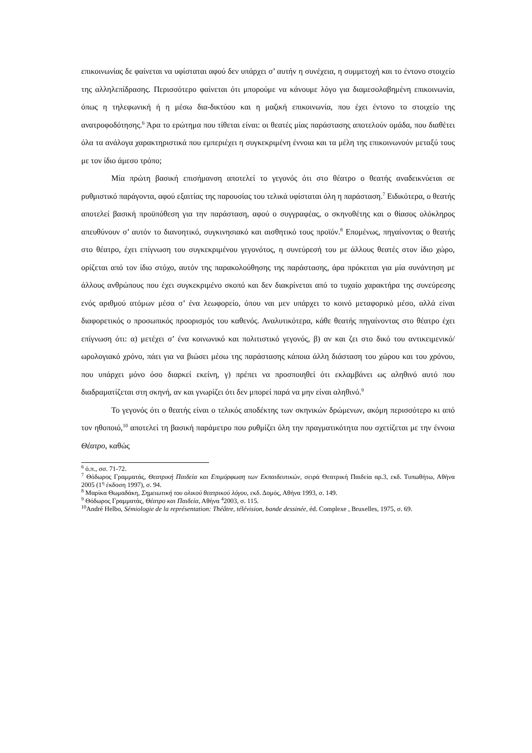επικοινωνίας δε φαίνεται να υφίσταται αφού δεν υπάρχει σ’ αυτήν η συνέχεια, η συμμετοχή και το έντονο στοιχείο της αλληλεπίδρασης. Περισσότερο φαίνεται ότι μπορούμε να κάνουμε λόγο για διαμεσολαβημένη επικοινωνία, όπως η τηλεφωνική ή η μέσω δια-δικτύου και η μαζική επικοινωνία, που έχει έντονο το στοιχείο της ανατροφοδότησης.<sup>6</sup> Άρα το ερώτημα που τίθεται είναι: οι θεατές μίας παράστασης αποτελούν ομάδα, που διαθέτει όλα τα ανάλογα χαρακτηριστικά που εμπεριέχει η συγκεκριμένη έννοια και τα μέλη της επικοινωνούν μεταξύ τους με τον ίδιο άμεσο τρόπο;
Μία πρώτη βασική επισήμανση αποτελεί το γεγονός ότι στο θέατρο ο θεατής αναδεικνύεται σε ρυθμιστικό παράγοντα, αφού εξαιτίας της παρουσίας του τελικά υφίσταται όλη η παράσταση.<sup>7</sup> Ειδικότερα, ο θεατής αποτελεί βασική προϋπόθεση για την παράσταση, αφού ο συγγραφέας, ο σκηνοθέτης και ο θίασος ολόκληρος απευθύνουν σ’ αυτόν το διανοητικό, συγκινησιακό και αισθητικό τους προϊόν.<sup>8</sup> Επομένως, πηγαίνοντας ο θεατής στο θέατρο, έχει επίγνωση του συγκεκριμένου γεγονότος, η συνεύρεσή του με άλλους θεατές στον ίδιο χώρο, ορίζεται από τον ίδιο στόχο, αυτόν της παρακολούθησης της παράστασης, άρα πρόκειται για μία συνάντηση με άλλους ανθρώπους που έχει συγκεκριμένο σκοπό και δεν διακρίνεται από το τυχαίο χαρακτήρα της συνεύρεσης ενός αριθμού ατόμων μέσα σ’ ένα λεωφορείο, όπου ναι μεν υπάρχει το κοινό μεταφορικό μέσο, αλλά είναι διαφορετικός ο προσωπικός προορισμός του καθενός. Αναλυτικότερα, κάθε θεατής πηγαίνοντας στο θέατρο έχει επίγνωση ότι: α) μετέχει σ’ ένα κοινωνικό και πολιτιστικό γεγονός, β) αν και ζει στο δικό του αντικειμενικό/ωρολογιακό χρόνο, πάει για να βιώσει μέσω της παράστασης κάποια άλλη διάσταση του χώρου και του χρόνου, που υπάρχει μόνο όσο διαρκεί εκείνη, γ) πρέπει να προσποιηθεί ότι εκλαμβάνει ως αληθινό αυτό που διαδραματίζεται στη σκηνή, αν και γνωρίζει ότι δεν μπορεί παρά να μην είναι αληθινό.<sup>9</sup>
Το γεγονός ότι ο θεατής είναι ο τελικός αποδέκτης των σκηνικών δρώμενων, ακόμη περισσότερο κι από τον ηθοποιό,<sup>10</sup> αποτελεί τη βασική παράμετρο που ρυθμίζει όλη την πραγματικότητα που σχετίζεται με την έννοια Θέατρο, καθώς
<sup>6</sup> ό.π., σσ. 71-72.
<sup>7</sup> Θόδωρος Γραμματάς, Θεατρική Παιδεία και Επιμόρφωση των Εκπαιδευτικών, σειρά Θεατρική Παιδεία αρ.3, εκδ. Τυπωθήτω, Αθήνα 2005 (1<sup>η</sup> έκδοση 1997), σ. 94.
<sup>8</sup> Μαρίκα Θωμαδάκη, Σημειωτική του ολικού θεατρικού λόγου, εκδ. Δομός, Αθήνα 1993, σ. 149.
<sup>9</sup> Θόδωρος Γραμματάς, Θέατρο και Παιδεία, Αθήνα <sup>4</sup>2003, σ. 115.
<sup>10</sup> André Helbo, Sémiologie de la représentation: Théâtre, télévision, bande dessinée, éd. Complexe , Bruxelles, 1975, σ. 69.